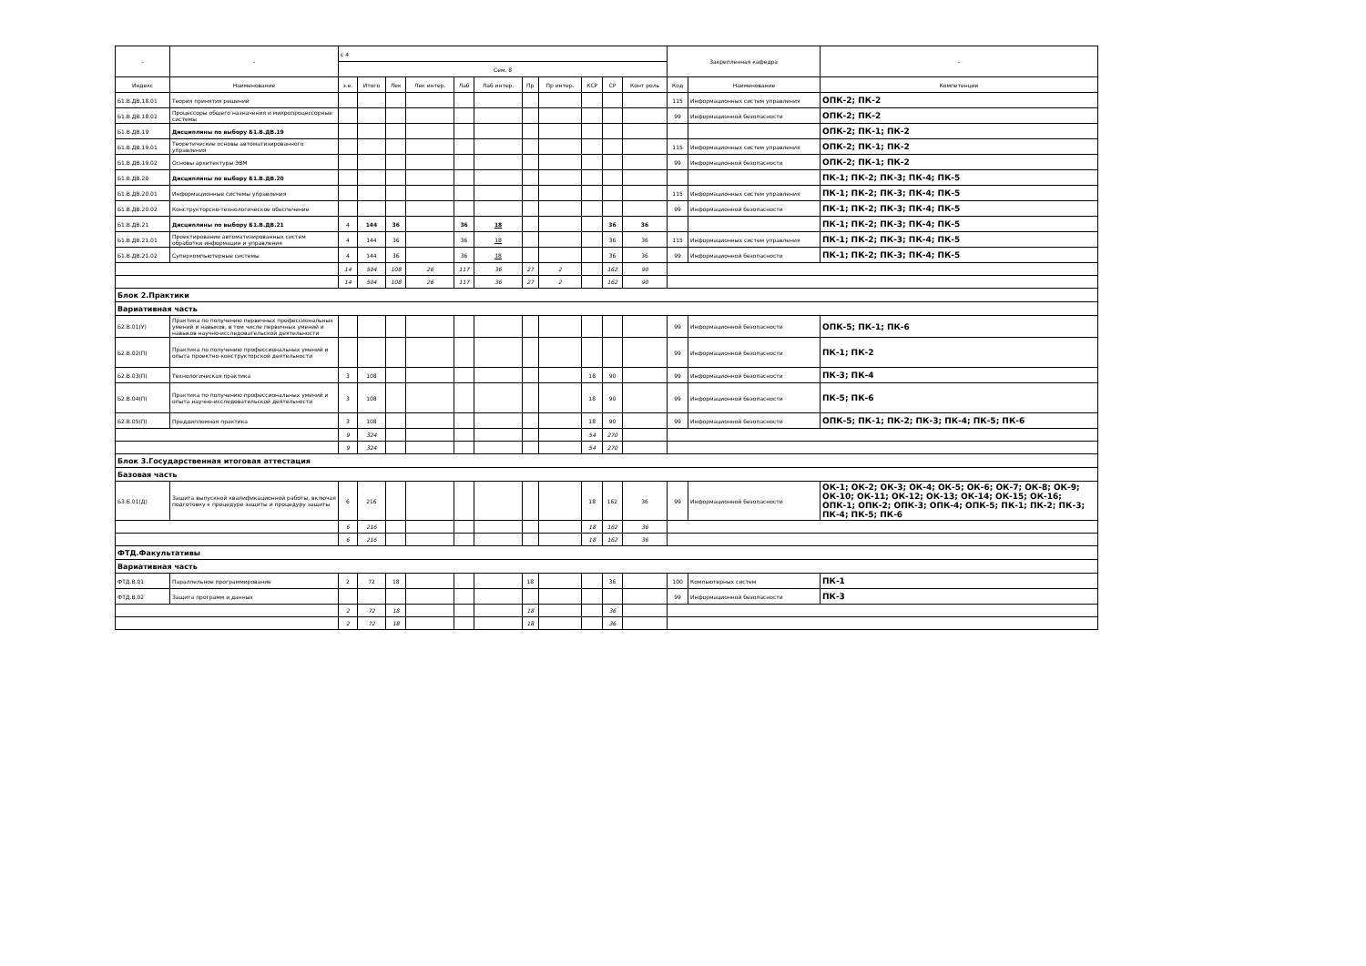| - | - | с 4 | | | | | | | | | | | Закрепленная кафедра | | - |
| --- | --- | --- | --- | --- | --- | --- | --- | --- | --- | --- | --- | --- | --- | --- | --- |
| | | Сем. 8 | | | | | | | | | | | | | |
| Индекс | Наименование | з.е. | Итого | Лек | Лек интер. | Лаб | Лаб интер. | Пр | Пр интер. | КСР | СР | Конт роль | Код | Наименование | Компетенции |
| Б1.В.ДВ.18.01 | Теория принятия решений | | | | | | | | | | | | 115 | Информационных систем управления | ОПК-2; ПК-2 |
| Б1.В.ДВ.18.02 | Процессоры общего назначения и микропроцессорные системы | | | | | | | | | | | | 99 | Информационной безопасности | ОПК-2; ПК-2 |
| Б1.В.ДВ.19 | Дисциплины по выбору Б1.В.ДВ.19 | | | | | | | | | | | | | | ОПК-2; ПК-1; ПК-2 |
| Б1.В.ДВ.19.01 | Теоретические основы автоматизированного управления | | | | | | | | | | | | 115 | Информационных систем управления | ОПК-2; ПК-1; ПК-2 |
| Б1.В.ДВ.19.02 | Основы архитектуры ЭВМ | | | | | | | | | | | | 99 | Информационной безопасности | ОПК-2; ПК-1; ПК-2 |
| Б1.В.ДВ.20 | Дисциплины по выбору Б1.В.ДВ.20 | | | | | | | | | | | | | | ПК-1; ПК-2; ПК-3; ПК-4; ПК-5 |
| Б1.В.ДВ.20.01 | Информационные системы управления | | | | | | | | | | | | 115 | Информационных систем управления | ПК-1; ПК-2; ПК-3; ПК-4; ПК-5 |
| Б1.В.ДВ.20.02 | Конструкторско-технологическое обеспечение | | | | | | | | | | | | 99 | Информационной безопасности | ПК-1; ПК-2; ПК-3; ПК-4; ПК-5 |
| Б1.В.ДВ.21 | Дисциплины по выбору Б1.В.ДВ.21 | 4 | 144 | 36 | | 36 | 18 | | | | 36 | 36 | | | ПК-1; ПК-2; ПК-3; ПК-4; ПК-5 |
| Б1.В.ДВ.21.01 | Проектирование автоматизированных систем обработки информации и управления | 4 | 144 | 36 | | 36 | 18 | | | | 36 | 36 | 115 | Информационных систем управления | ПК-1; ПК-2; ПК-3; ПК-4; ПК-5 |
| Б1.В.ДВ.21.02 | Суперкомпьютерные системы | 4 | 144 | 36 | | 36 | 18 | | | | 36 | 36 | 99 | Информационной безопасности | ПК-1; ПК-2; ПК-3; ПК-4; ПК-5 |
| | | 14 | 504 | 108 | 26 | 117 | 36 | 27 | 2 | | 162 | 90 | | | |
| | | 14 | 504 | 108 | 26 | 117 | 36 | 27 | 2 | | 162 | 90 | | | |
| Блок 2.Практики | | | | | | | | | | | | | | | |
| Вариативная часть | | | | | | | | | | | | | | | |
| Б2.В.01(У) | Практика по получению первичных профессиональных умений и навыков, в том числе первичных умений и навыков научно-исследовательской деятельности | | | | | | | | | | | | 99 | Информационной безопасности | ОПК-5; ПК-1; ПК-6 |
| Б2.В.02(П) | Практика по получению профессиональных умений и опыта проектно-конструкторской деятельности | | | | | | | | | | | | 99 | Информационной безопасности | ПК-1; ПК-2 |
| Б2.В.03(П) | Технологическая практика | 3 | 108 | | | | | | | 18 | 90 | | 99 | Информационной безопасности | ПК-3; ПК-4 |
| Б2.В.04(П) | Практика по получению профессиональных умений и опыта научно-исследовательской деятельности | 3 | 108 | | | | | | | 18 | 90 | | 99 | Информационной безопасности | ПК-5; ПК-6 |
| Б2.В.05(П) | Преддипломная практика | 3 | 108 | | | | | | | 18 | 90 | | 99 | Информационной безопасности | ОПК-5; ПК-1; ПК-2; ПК-3; ПК-4; ПК-5; ПК-6 |
| | | 9 | 324 | | | | | | | 54 | 270 | | | | |
| | | 9 | 324 | | | | | | | 54 | 270 | | | | |
| Блок 3.Государственная итоговая аттестация | | | | | | | | | | | | | | | |
| Базовая часть | | | | | | | | | | | | | | | |
| Б3.Б.01(Д) | Защита выпускной квалификационной работы, включая подготовку к процедуре защиты и процедуру защиты | 6 | 216 | | | | | | | 18 | 162 | 36 | 99 | Информационной безопасности | ОК-1; ОК-2; ОК-3; ОК-4; ОК-5; ОК-6; ОК-7; ОК-8; ОК-9; ОК-10; ОК-11; ОК-12; ОК-13; ОК-14; ОК-15; ОК-16; ОПК-1; ОПК-2; ОПК-3; ОПК-4; ОПК-5; ПК-1; ПК-2; ПК-3; ПК-4; ПК-5; ПК-6 |
| | | 6 | 216 | | | | | | | 18 | 162 | 36 | | | |
| | | 6 | 216 | | | | | | | 18 | 162 | 36 | | | |
| ФТД.Факультативы | | | | | | | | | | | | | | | |
| Вариативная часть | | | | | | | | | | | | | | | |
| ФТД.В.01 | Параллельное программирование | 2 | 72 | 18 | | | | 18 | | | 36 | | 100 | Компьютерных систем | ПК-1 |
| ФТД.В.02 | Защита программ и данных | | | | | | | | | | | | 99 | Информационной безопасности | ПК-3 |
| | | 2 | 72 | 18 | | | | 18 | | | 36 | | | | |
| | | 2 | 72 | 18 | | | | 18 | | | 36 | | | | |